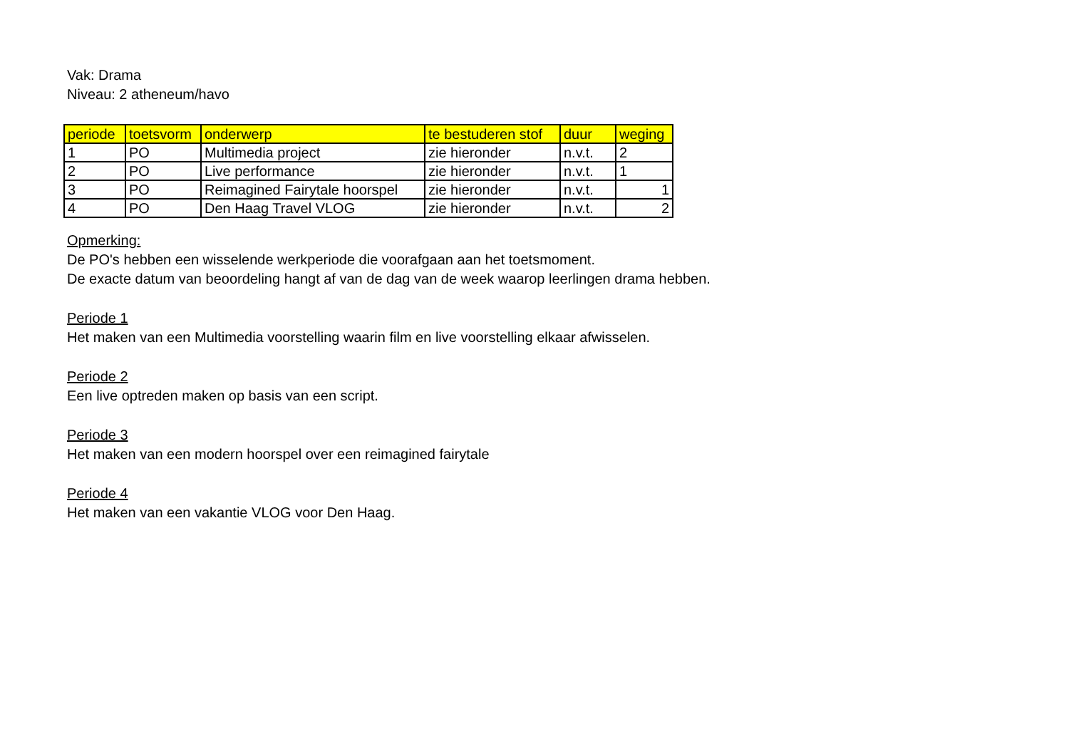Vak: Drama
Niveau: 2 atheneum/havo
| periode | toetsvorm | onderwerp | te bestuderen stof | duur | weging |
| --- | --- | --- | --- | --- | --- |
| 1 | PO | Multimedia project | zie hieronder | n.v.t. | 2 |
| 2 | PO | Live performance | zie hieronder | n.v.t. | 1 |
| 3 | PO | Reimagined Fairytale hoorspel | zie hieronder | n.v.t. | 1 |
| 4 | PO | Den Haag Travel VLOG | zie hieronder | n.v.t. | 2 |
Opmerking:
De PO's hebben een wisselende werkperiode die voorafgaan aan het toetsmoment.
De exacte datum van beoordeling hangt af van de dag van de week waarop leerlingen drama hebben.
Periode 1
Het maken van een Multimedia voorstelling waarin film en live voorstelling elkaar afwisselen.
Periode 2
Een live optreden maken op basis van een script.
Periode 3
Het maken van een modern hoorspel over een reimagined fairytale
Periode 4
Het maken van een vakantie VLOG voor Den Haag.